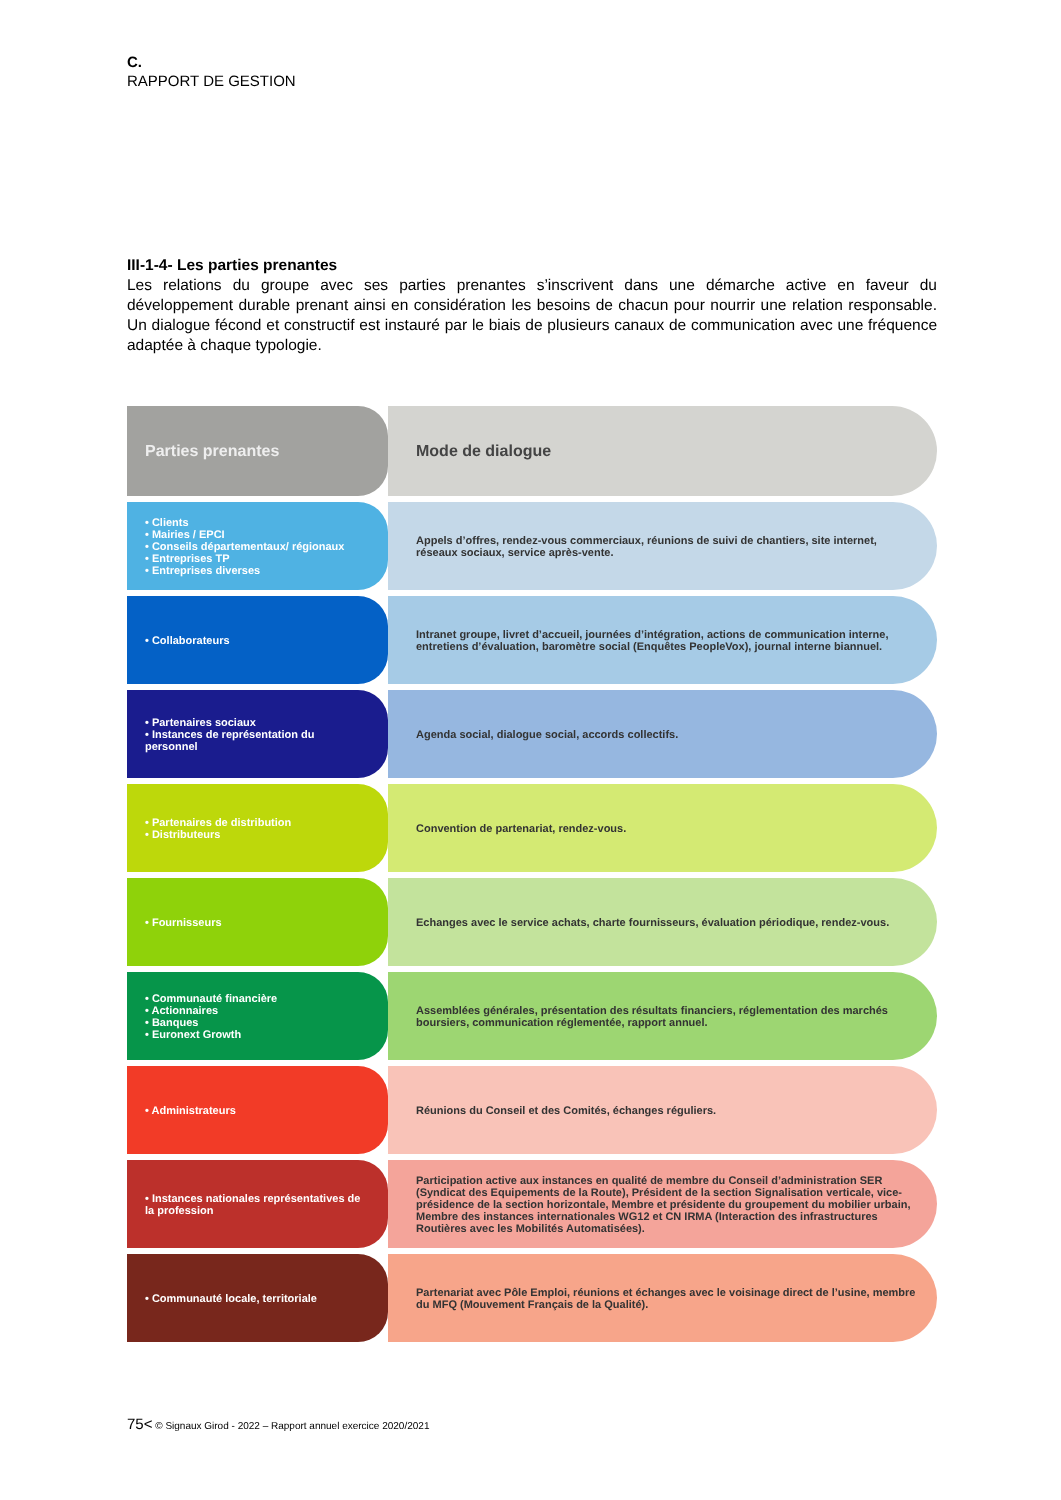C.
RAPPORT DE GESTION
III-1-4- Les parties prenantes
Les relations du groupe avec ses parties prenantes s’inscrivent dans une démarche active en faveur du développement durable prenant ainsi en considération les besoins de chacun pour nourrir une relation responsable. Un dialogue fécond et constructif est instauré par le biais de plusieurs canaux de communication avec une fréquence adaptée à chaque typologie.
| Parties prenantes | Mode de dialogue |
| --- | --- |
| • Clients • Mairies / EPCI • Conseils départementaux/ régionaux • Entreprises TP • Entreprises diverses | Appels d’offres, rendez-vous commerciaux, réunions de suivi de chantiers, site internet, réseaux sociaux, service après-vente. |
| • Collaborateurs | Intranet groupe, livret d’accueil, journées d’intégration, actions de communication interne, entretiens d’évaluation, baromètre social (Enquêtes PeopleVox), journal interne biannuel. |
| • Partenaires sociaux • Instances de représentation du personnel | Agenda social, dialogue social, accords collectifs. |
| • Partenaires de distribution • Distributeurs | Convention de partenariat, rendez-vous. |
| • Fournisseurs | Echanges avec le service achats, charte fournisseurs, évaluation périodique, rendez-vous. |
| • Communauté financière • Actionnaires • Banques • Euronext Growth | Assemblées générales, présentation des résultats financiers, réglementation des marchés boursiers, communication réglementée, rapport annuel. |
| • Administrateurs | Réunions du Conseil et des Comités, échanges réguliers. |
| • Instances nationales représentatives de la profession | Participation active aux instances en qualité de membre du Conseil d’administration SER (Syndicat des Equipements de la Route), Président de la section Signalisation verticale, vice-présidence de la section horizontale, Membre et présidente du groupement du mobilier urbain, Membre des instances internationales WG12 et CN IRMA (Interaction des infrastructures Routières avec les Mobilités Automatisées). |
| • Communauté locale, territoriale | Partenariat avec Pôle Emploi, réunions et échanges avec le voisinage direct de l’usine, membre du MFQ (Mouvement Français de la Qualité). |
75< © Signaux Girod - 2022 – Rapport annuel exercice 2020/2021